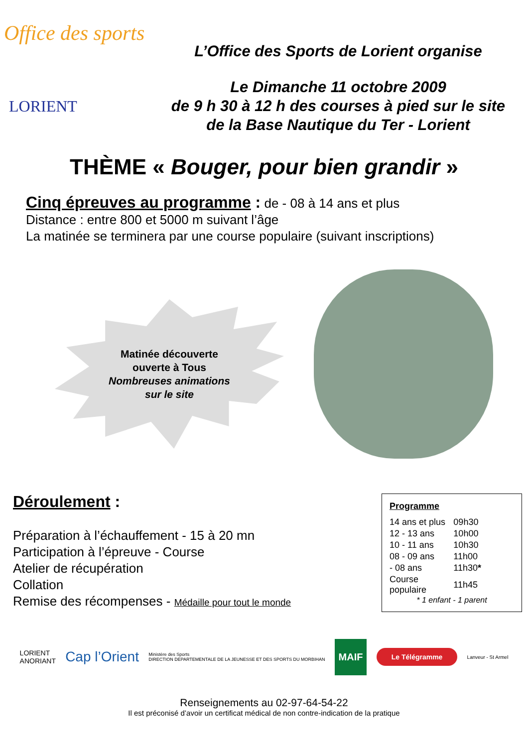Office des sports
LORIENT
L’Office des Sports de Lorient organise
Le Dimanche 11 octobre 2009
de 9 h 30 à 12 h des courses à pied sur le site
de la Base Nautique du Ter - Lorient
THÈME « Bouger, pour bien grandir »
Cinq épreuves au programme : de - 08 à 14 ans et plus
Distance : entre 800 et 5000 m suivant l’âge
La matinée se terminera par une course populaire (suivant inscriptions)
Matinée découverte
ouverte à Tous
Nombreuses animations
sur le site
Déroulement :
Préparation à l’échauffement - 15 à 20 mn
Participation à l’épreuve - Course
Atelier de récupération
Collation
Remise des récompenses - Médaille pour tout le monde
Programme
| 14 ans et plus | 09h30 |
| 12 - 13 ans | 10h00 |
| 10 - 11 ans | 10h30 |
| 08 - 09 ans | 11h00 |
| - 08 ans | 11h30 * |
| Course populaire | 11h45 |
* 1 enfant - 1 parent
LORIENT
ANORIANT Cap l’Orient Ministère des Sports
DIRECTION DEPARTEMENTALE DE LA JEUNESSE ET DES SPORTS DU MORBIHAN MAIF Le Télégramme Lanveur - St Armel
Renseignements au 02-97-64-54-22
Il est préconisé d’avoir un certificat médical de non contre-indication de la pratique